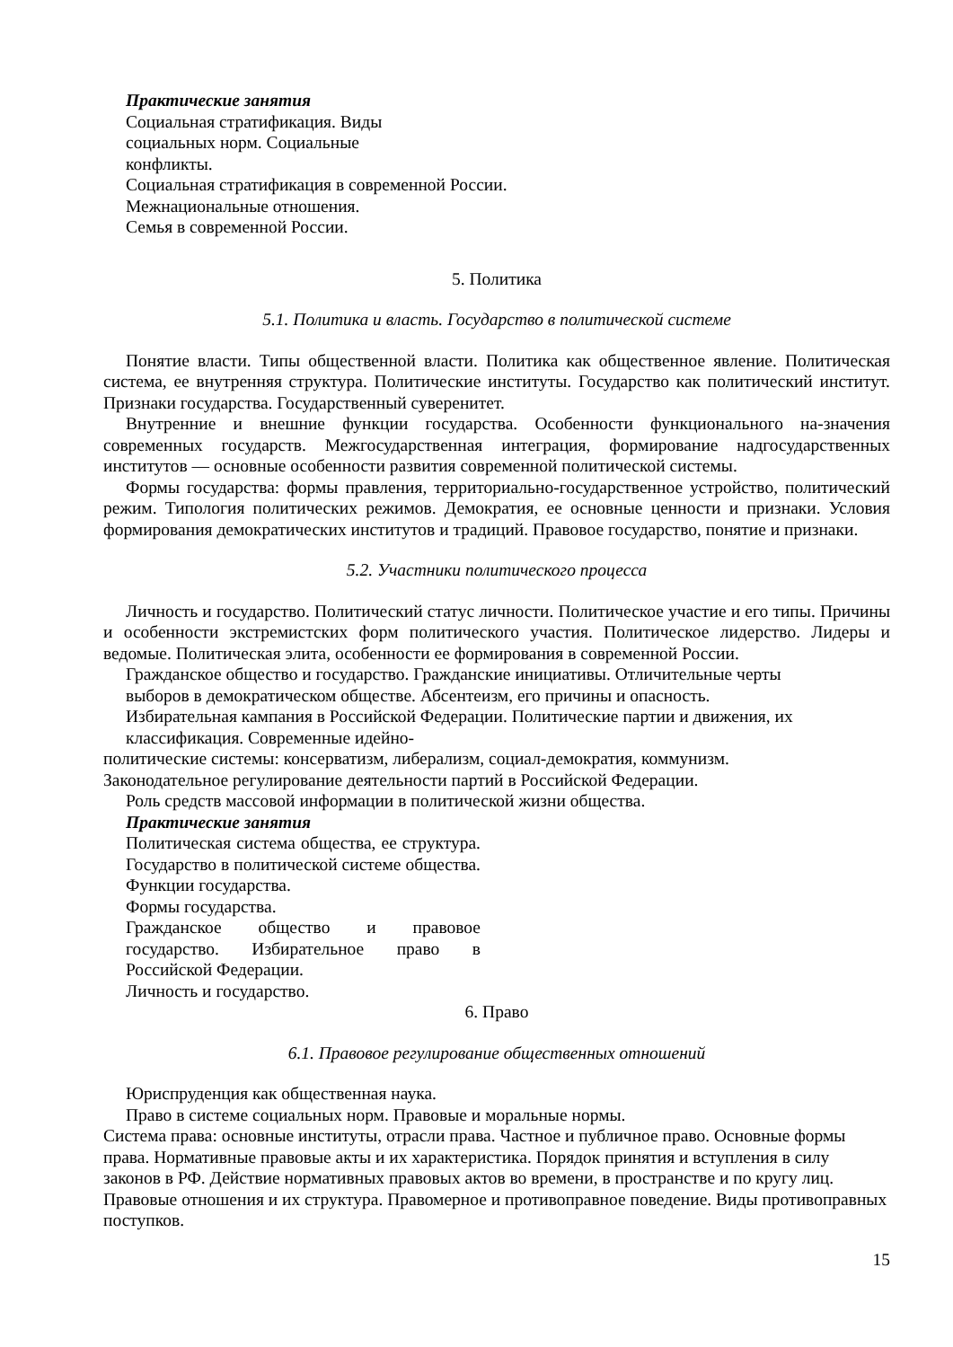Практические занятия
Социальная стратификация. Виды
социальных норм. Социальные
конфликты.
Социальная стратификация в современной России.
Межнациональные отношения.
Семья в современной России.
5. Политика
5.1. Политика и власть. Государство в политической системе
Понятие власти. Типы общественной власти. Политика как общественное явление. Политическая система, ее внутренняя структура. Политические институты. Государство как политический институт. Признаки государства. Государственный суверенитет.
Внутренние и внешние функции государства. Особенности функционального на-значения современных государств. Межгосударственная интеграция, формирование надгосударственных институтов — основные особенности развития современной политической системы.
Формы государства: формы правления, территориально-государственное устройство, политический режим. Типология политических режимов. Демократия, ее основные ценности и признаки. Условия формирования демократических институтов и традиций. Правовое государство, понятие и признаки.
5.2. Участники политического процесса
Личность и государство. Политический статус личности. Политическое участие и его типы. Причины и особенности экстремистских форм политического участия. Политическое лидерство. Лидеры и ведомые. Политическая элита, особенности ее формирования в современной России.
Гражданское общество и государство. Гражданские инициативы. Отличительные черты
выборов в демократическом обществе. Абсентеизм, его причины и опасность.
Избирательная кампания в Российской Федерации. Политические партии и движения, их
классификация. Современные идейно-
политические системы: консерватизм, либерализм, социал-демократия, коммунизм.
Законодательное регулирование деятельности партий в Российской Федерации.
Роль средств массовой информации в политической жизни общества.
Практические занятия
Политическая система общества, ее структура. Государство в политической системе общества. Функции государства.
Формы государства.
Гражданское общество и правовое государство. Избирательное право в Российской Федерации.
Личность и государство.
6. Право
6.1. Правовое регулирование общественных отношений
Юриспруденция как общественная наука.
Право в системе социальных норм. Правовые и моральные нормы.
Система права: основные институты, отрасли права. Частное и публичное право. Основные формы права. Нормативные правовые акты и их характеристика. Порядок принятия и вступления в силу законов в РФ. Действие нормативных правовых актов во времени, в пространстве и по кругу лиц. Правовые отношения и их структура. Правомерное и противоправное поведение. Виды противоправных поступков.
15